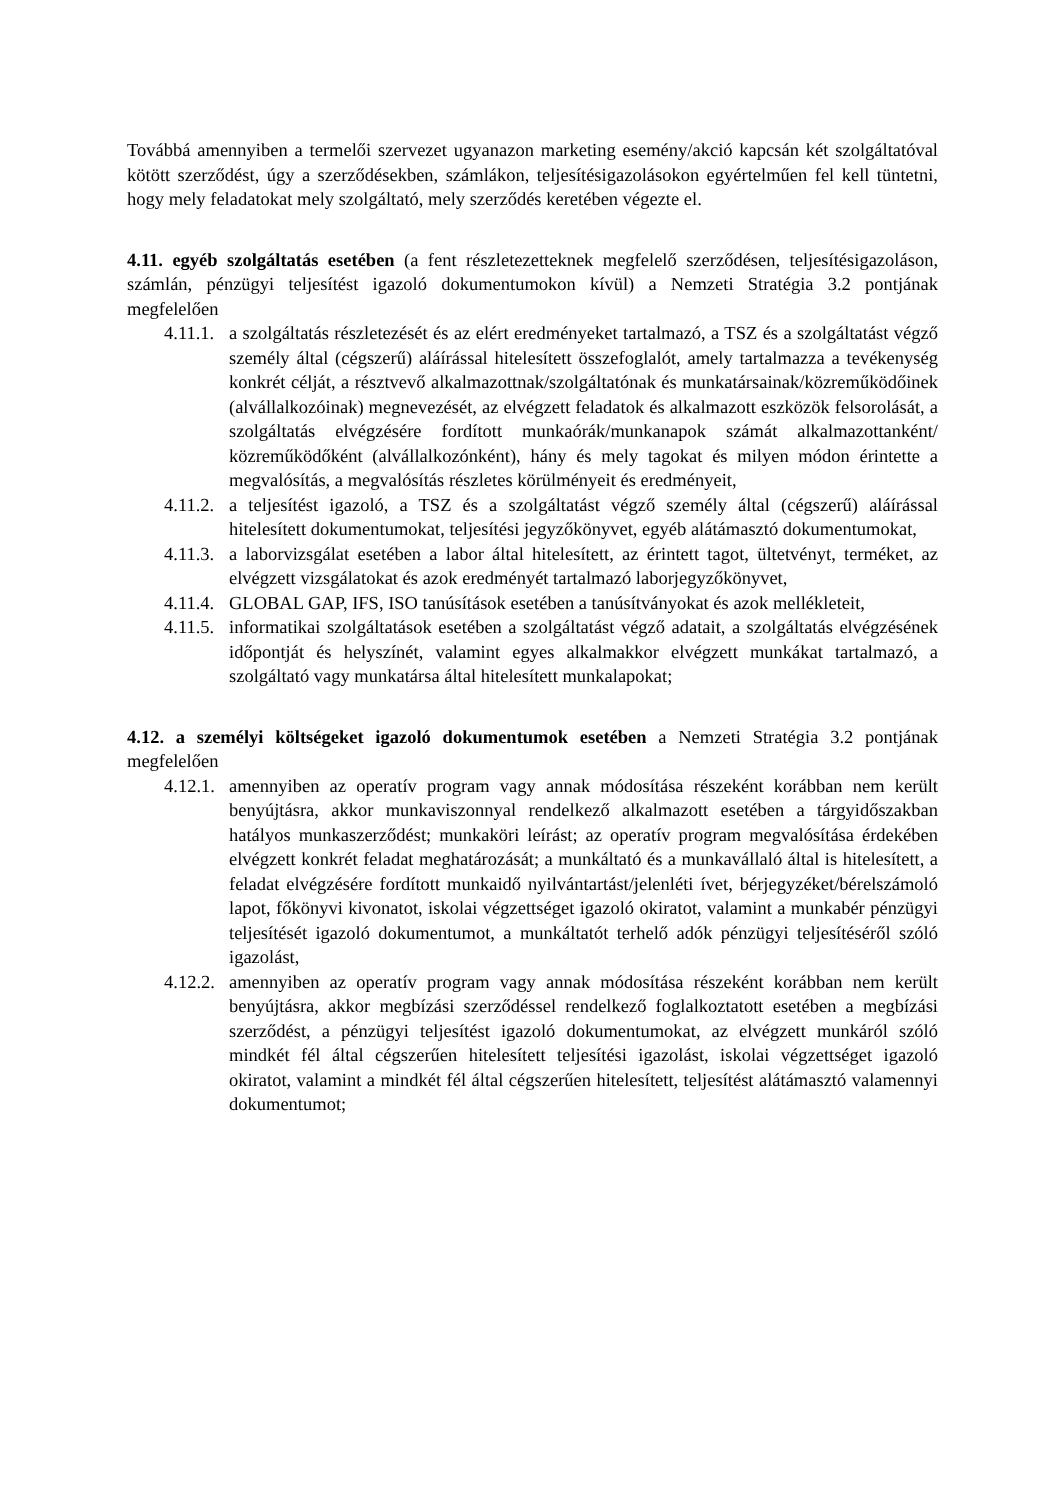Továbbá amennyiben a termelői szervezet ugyanazon marketing esemény/akció kapcsán két szolgáltatóval kötött szerződést, úgy a szerződésekben, számlákon, teljesítésigazolásokon egyértelműen fel kell tüntetni, hogy mely feladatokat mely szolgáltató, mely szerződés keretében végezte el.
4.11. egyéb szolgáltatás esetében (a fent részletezetteknek megfelelő szerződésen, teljesítésigazoláson, számlán, pénzügyi teljesítést igazoló dokumentumokon kívül) a Nemzeti Stratégia 3.2 pontjának megfelelően
4.11.1. a szolgáltatás részletezését és az elért eredményeket tartalmazó, a TSZ és a szolgáltatást végző személy által (cégszerű) aláírással hitelesített összefoglalót, amely tartalmazza a tevékenység konkrét célját, a résztvevő alkalmazottnak/szolgáltatónak és munkatársainak/közreműködőinek (alvállalkozóinak) megnevezését, az elvégzett feladatok és alkalmazott eszközök felsorolását, a szolgáltatás elvégzésére fordított munkaórák/munkanapok számát alkalmazottanként/ közreműködőként (alvállalkozónként), hány és mely tagokat és milyen módon érintette a megvalósítás, a megvalósítás részletes körülményeit és eredményeit,
4.11.2. a teljesítést igazoló, a TSZ és a szolgáltatást végző személy által (cégszerű) aláírással hitelesített dokumentumokat, teljesítési jegyzőkönyvet, egyéb alátámasztó dokumentumokat,
4.11.3. a laborvizsgálat esetében a labor által hitelesített, az érintett tagot, ültetvényt, terméket, az elvégzett vizsgálatokat és azok eredményét tartalmazó laborjegyzőkönyvet,
4.11.4. GLOBAL GAP, IFS, ISO tanúsítások esetében a tanúsítványokat és azok mellékleteit,
4.11.5. informatikai szolgáltatások esetében a szolgáltatást végző adatait, a szolgáltatás elvégzésének időpontját és helyszínét, valamint egyes alkalmakkor elvégzett munkákat tartalmazó, a szolgáltató vagy munkatársa által hitelesített munkalapokat;
4.12. a személyi költségeket igazoló dokumentumok esetében a Nemzeti Stratégia 3.2 pontjának megfelelően
4.12.1. amennyiben az operatív program vagy annak módosítása részeként korábban nem került benyújtásra, akkor munkaviszonnyal rendelkező alkalmazott esetében a tárgyidőszakban hatályos munkaszerződést; munkaköri leírást; az operatív program megvalósítása érdekében elvégzett konkrét feladat meghatározását; a munkáltató és a munkavállaló által is hitelesített, a feladat elvégzésére fordított munkaidő nyilvántartást/jelenléti ívet, bérjegyzéket/bérelszámoló lapot, főkönyvi kivonatot, iskolai végzettséget igazoló okiratot, valamint a munkabér pénzügyi teljesítését igazoló dokumentumot, a munkáltatót terhelő adók pénzügyi teljesítéséről szóló igazolást,
4.12.2. amennyiben az operatív program vagy annak módosítása részeként korábban nem került benyújtásra, akkor megbízási szerződéssel rendelkező foglalkoztatott esetében a megbízási szerződést, a pénzügyi teljesítést igazoló dokumentumokat, az elvégzett munkáról szóló mindkét fél által cégszerűen hitelesített teljesítési igazolást, iskolai végzettséget igazoló okiratot, valamint a mindkét fél által cégszerűen hitelesített, teljesítést alátámasztó valamennyi dokumentumot;